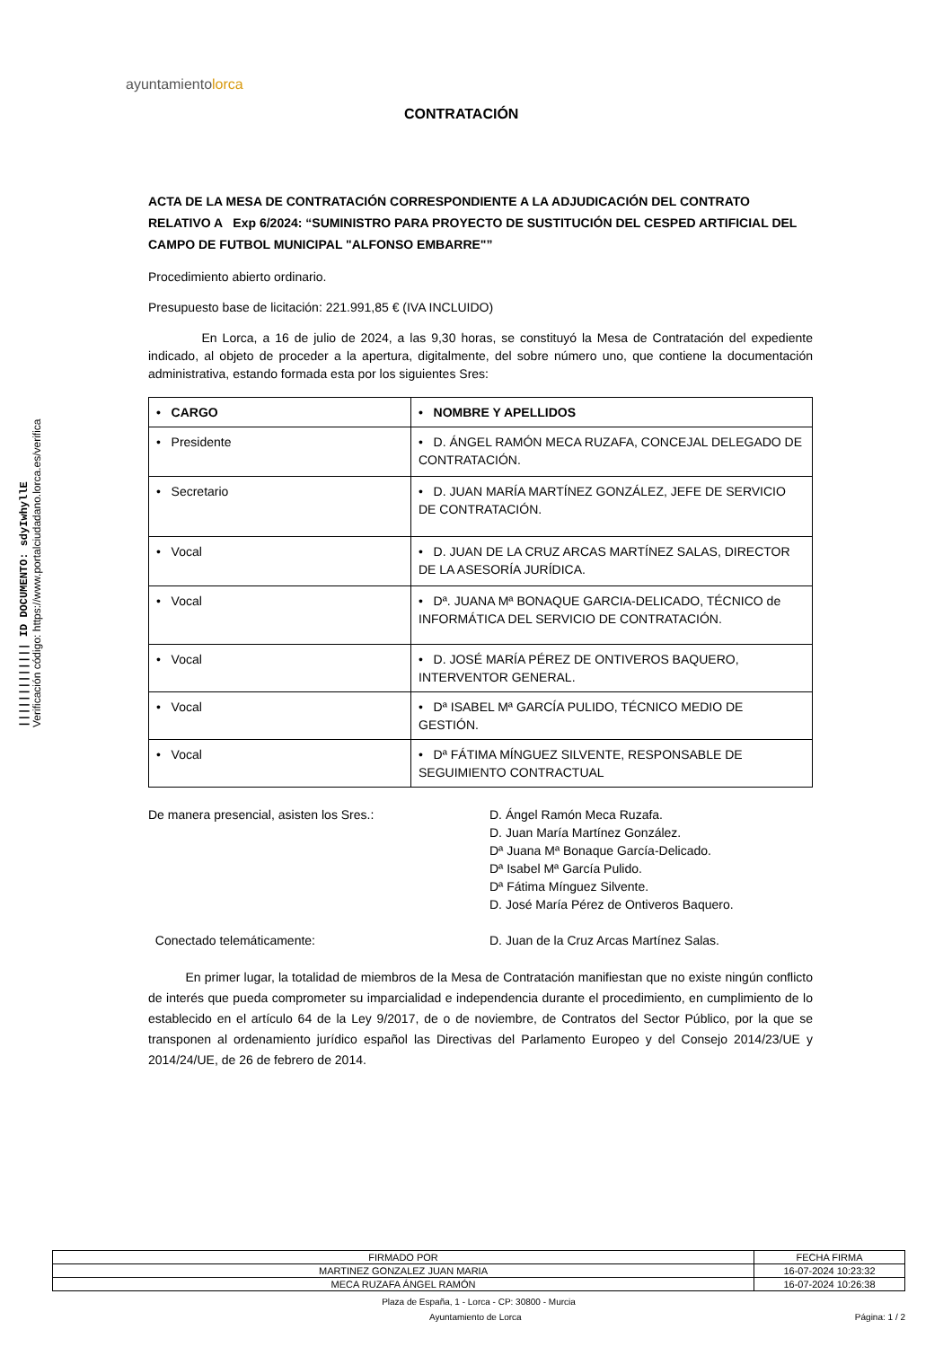||||||||||||| ID DOCUMENTO: sdyIwhyllE
Verificación código: https://www.portalciudadano.lorca.es/verifica
ayuntamientolorca
CONTRATACIÓN
ACTA DE LA MESA DE CONTRATACIÓN CORRESPONDIENTE A LA ADJUDICACIÓN DEL CONTRATO RELATIVO A Exp 6/2024: “SUMINISTRO PARA PROYECTO DE SUSTITUCIÓN DEL CESPED ARTIFICIAL DEL CAMPO DE FUTBOL MUNICIPAL "ALFONSO EMBARRE"”
Procedimiento abierto ordinario.
Presupuesto base de licitación: 221.991,85 € (IVA INCLUIDO)
En Lorca, a 16 de julio de 2024, a las 9,30 horas, se constituyó la Mesa de Contratación del expediente indicado, al objeto de proceder a la apertura, digitalmente, del sobre número uno, que contiene la documentación administrativa, estando formada esta por los siguientes Sres:
| • CARGO | • NOMBRE Y APELLIDOS |
| • Presidente | • D. ÁNGEL RAMÓN MECA RUZAFA, CONCEJAL DELEGADO DE CONTRATACIÓN. |
| • Secretario | • D. JUAN MARÍA MARTÍNEZ GONZÁLEZ, JEFE DE SERVICIO DE CONTRATACIÓN. |
| • Vocal | • D. JUAN DE LA CRUZ ARCAS MARTÍNEZ SALAS, DIRECTOR DE LA ASESORÍA JURÍDICA. |
| • Vocal | • Dª. JUANA Mª BONAQUE GARCIA-DELICADO, TÉCNICO de INFORMÁTICA DEL SERVICIO DE CONTRATACIÓN. |
| • Vocal | • D. JOSÉ MARÍA PÉREZ DE ONTIVEROS BAQUERO, INTERVENTOR GENERAL. |
| • Vocal | • Dª ISABEL Mª GARCÍA PULIDO, TÉCNICO MEDIO DE GESTIÓN. |
| • Vocal | • Dª FÁTIMA MÍNGUEZ SILVENTE, RESPONSABLE DE SEGUIMIENTO CONTRACTUAL |
De manera presencial, asisten los Sres.:
D. Ángel Ramón Meca Ruzafa.
D. Juan María Martínez González.
Dª Juana Mª Bonaque García-Delicado.
Dª Isabel Mª García Pulido.
Dª Fátima Mínguez Silvente.
D. José María Pérez de Ontiveros Baquero.
Conectado telemáticamente:
D. Juan de la Cruz Arcas Martínez Salas.
En primer lugar, la totalidad de miembros de la Mesa de Contratación manifiestan que no existe ningún conflicto de interés que pueda comprometer su imparcialidad e independencia durante el procedimiento, en cumplimiento de lo establecido en el artículo 64 de la Ley 9/2017, de o de noviembre, de Contratos del Sector Público, por la que se transponen al ordenamiento jurídico español las Directivas del Parlamento Europeo y del Consejo 2014/23/UE y 2014/24/UE, de 26 de febrero de 2014.
| FIRMADO POR | FECHA FIRMA |
| MARTINEZ GONZALEZ JUAN MARIA | 16-07-2024 10:23:32 |
| MECA RUZAFA ÁNGEL RAMÓN | 16-07-2024 10:26:38 |
Plaza de España, 1 - Lorca - CP: 30800 - Murcia
Ayuntamiento de Lorca Página: 1 / 2